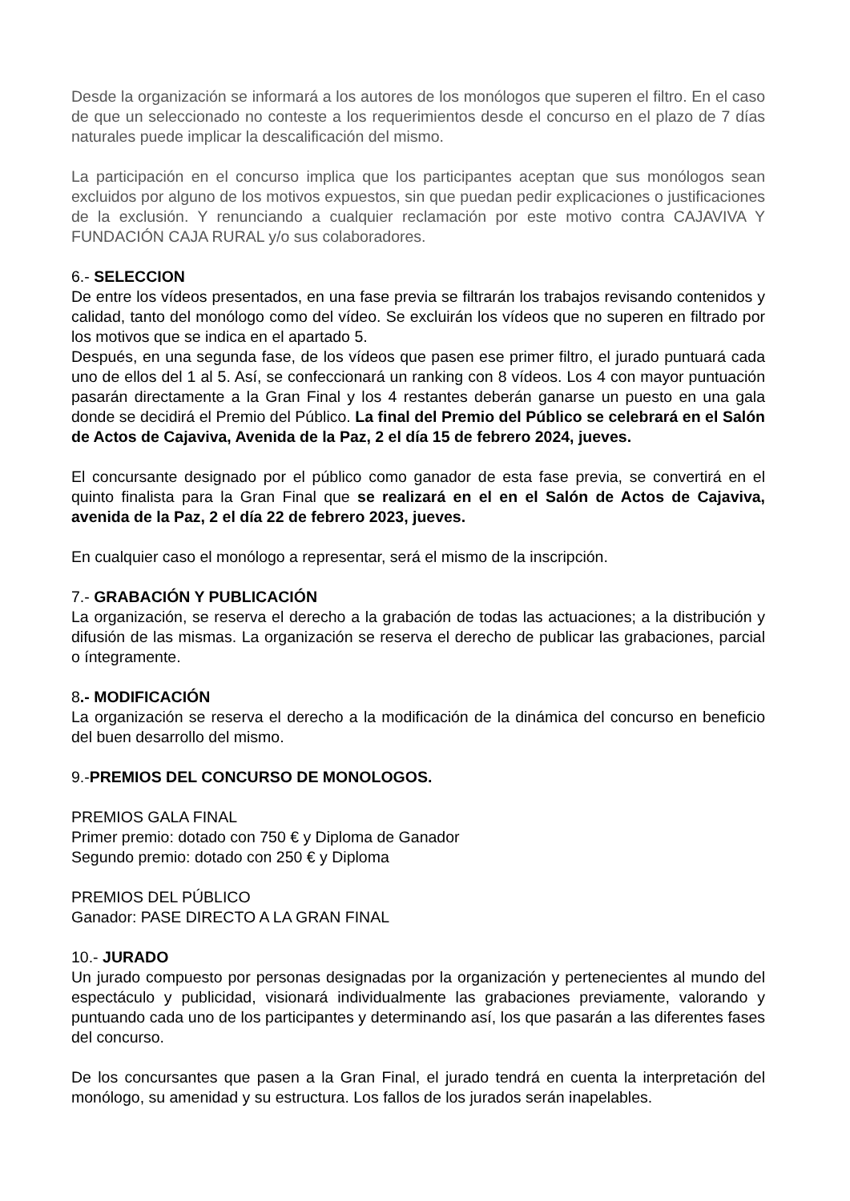Desde la organización se informará a los autores de los monólogos que superen el filtro. En el caso de que un seleccionado no conteste a los requerimientos desde el concurso en el plazo de 7 días naturales puede implicar la descalificación del mismo.
La participación en el concurso implica que los participantes aceptan que sus monólogos sean excluidos por alguno de los motivos expuestos, sin que puedan pedir explicaciones o justificaciones de la exclusión. Y renunciando a cualquier reclamación por este motivo contra CAJAVIVA Y FUNDACIÓN CAJA RURAL y/o sus colaboradores.
6.- SELECCION
De entre los vídeos presentados, en una fase previa se filtrarán los trabajos revisando contenidos y calidad, tanto del monólogo como del vídeo. Se excluirán los vídeos que no superen en filtrado por los motivos que se indica en el apartado 5.
Después, en una segunda fase, de los vídeos que pasen ese primer filtro, el jurado puntuará cada uno de ellos del 1 al 5. Así, se confeccionará un ranking con 8 vídeos. Los 4 con mayor puntuación pasarán directamente a la Gran Final y los 4 restantes deberán ganarse un puesto en una gala donde se decidirá el Premio del Público. La final del Premio del Público se celebrará en el Salón de Actos de Cajaviva, Avenida de la Paz, 2 el día 15 de febrero 2024, jueves.
El concursante designado por el público como ganador de esta fase previa, se convertirá en el quinto finalista para la Gran Final que se realizará en el en el Salón de Actos de Cajaviva, avenida de la Paz, 2 el día 22 de febrero 2023, jueves.
En cualquier caso el monólogo a representar, será el mismo de la inscripción.
7.- GRABACIÓN Y PUBLICACIÓN
La organización, se reserva el derecho a la grabación de todas las actuaciones; a la distribución y difusión de las mismas. La organización se reserva el derecho de publicar las grabaciones, parcial o íntegramente.
8.- MODIFICACIÓN
La organización se reserva el derecho a la modificación de la dinámica del concurso en beneficio del buen desarrollo del mismo.
9.-PREMIOS DEL CONCURSO DE MONOLOGOS.
PREMIOS GALA FINAL
Primer premio: dotado con 750 € y Diploma de Ganador
Segundo premio: dotado con 250 € y Diploma
PREMIOS DEL PÚBLICO
Ganador: PASE DIRECTO A LA GRAN FINAL
10.- JURADO
Un jurado compuesto por personas designadas por la organización y pertenecientes al mundo del espectáculo y publicidad, visionará individualmente las grabaciones previamente, valorando y puntuando cada uno de los participantes y determinando así, los que pasarán a las diferentes fases del concurso.
De los concursantes que pasen a la Gran Final, el jurado tendrá en cuenta la interpretación del monólogo, su amenidad y su estructura. Los fallos de los jurados serán inapelables.